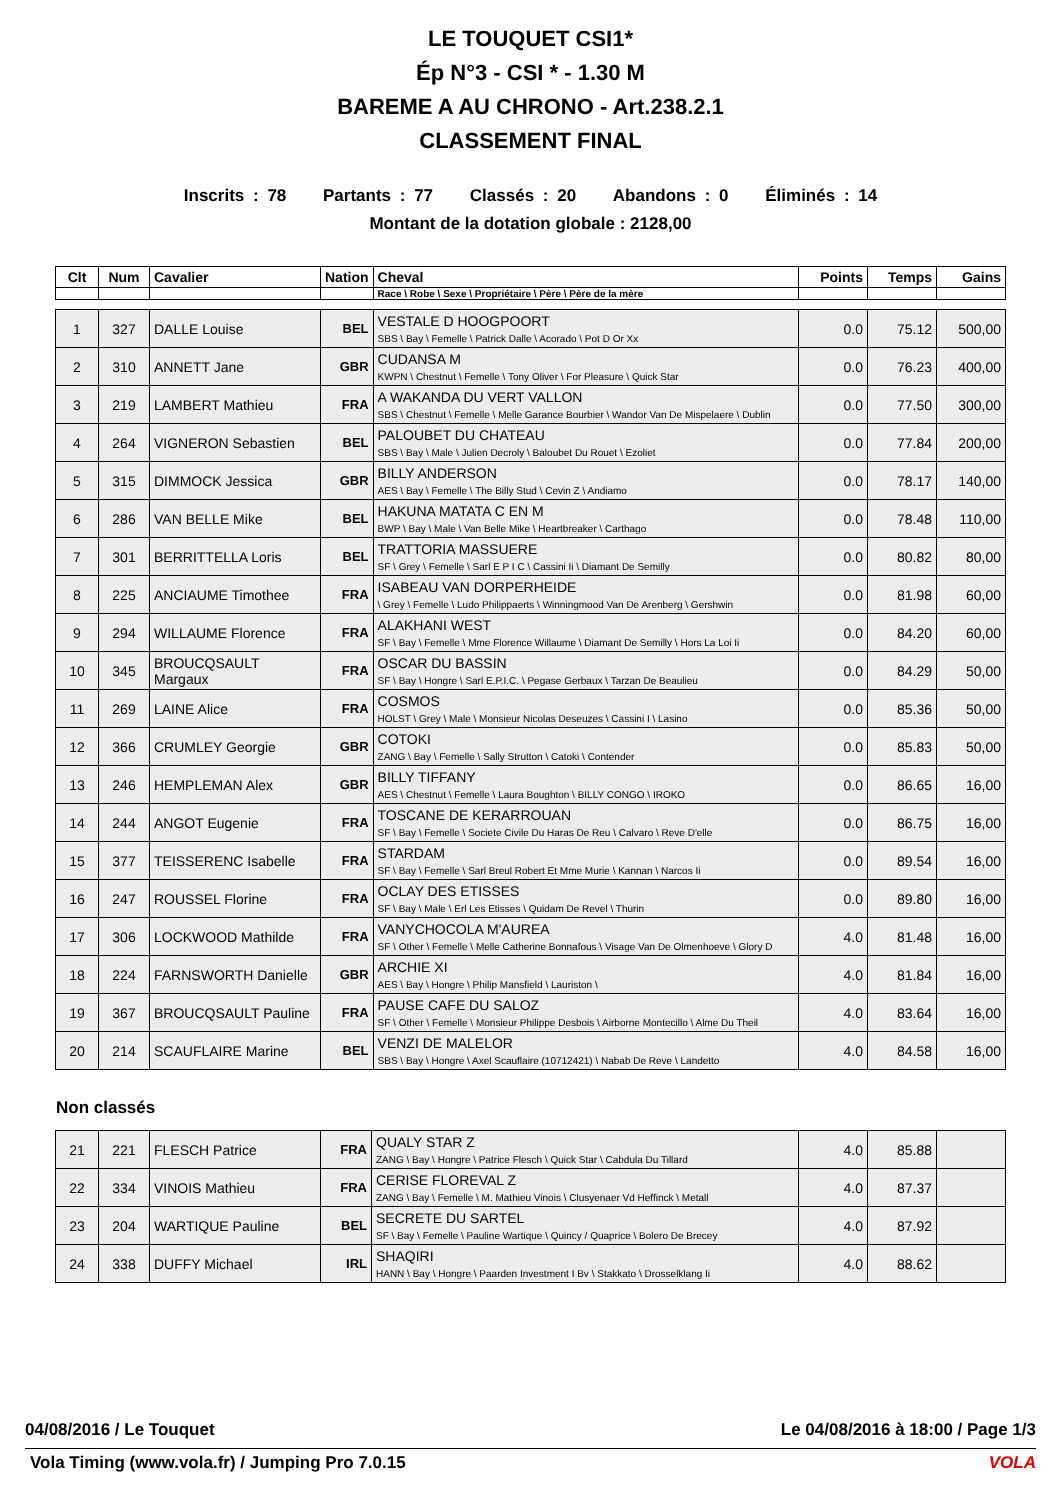LE TOUQUET CSI1*
Ép N°3 - CSI * - 1.30 M
BAREME A AU CHRONO - Art.238.2.1
CLASSEMENT FINAL
Inscrits : 78 Partants : 77 Classés : 20 Abandons : 0 Éliminés : 14
Montant de la dotation globale : 2128,00
| Clt | Num | Cavalier | Nation | Cheval | Points | Temps | Gains |
| --- | --- | --- | --- | --- | --- | --- | --- |
| | | | | Race \ Robe \ Sexe \ Propriétaire \ Père \ Père de la mère | | | |
| 1 | 327 | DALLE Louise | BEL | VESTALE D HOOGPOORT SBS \ Bay \ Femelle \ Patrick Dalle \ Acorado \ Pot D Or Xx | 0.0 | 75.12 | 500,00 |
| 2 | 310 | ANNETT Jane | GBR | CUDANSA M KWPN \ Chestnut \ Femelle \ Tony Oliver \ For Pleasure \ Quick Star | 0.0 | 76.23 | 400,00 |
| 3 | 219 | LAMBERT Mathieu | FRA | A WAKANDA DU VERT VALLON SBS \ Chestnut \ Femelle \ Melle Garance Bourbier \ Wandor Van De Mispelaere \ Dublin | 0.0 | 77.50 | 300,00 |
| 4 | 264 | VIGNERON Sebastien | BEL | PALOUBET DU CHATEAU SBS \ Bay \ Male \ Julien Decroly \ Baloubet Du Rouet \ Ezoliet | 0.0 | 77.84 | 200,00 |
| 5 | 315 | DIMMOCK Jessica | GBR | BILLY ANDERSON AES \ Bay \ Femelle \ The Billy Stud \ Cevin Z \ Andiamo | 0.0 | 78.17 | 140,00 |
| 6 | 286 | VAN BELLE Mike | BEL | HAKUNA MATATA C EN M BWP \ Bay \ Male \ Van Belle Mike \ Heartbreaker \ Carthago | 0.0 | 78.48 | 110,00 |
| 7 | 301 | BERRITTELLA Loris | BEL | TRATTORIA MASSUERE SF \ Grey \ Femelle \ Sarl E P I C \ Cassini Ii \ Diamant De Semilly | 0.0 | 80.82 | 80,00 |
| 8 | 225 | ANCIAUME Timothee | FRA | ISABEAU VAN DORPERHEIDE \ Grey \ Femelle \ Ludo Philippaerts \ Winningmood Van De Arenberg \ Gershwin | 0.0 | 81.98 | 60,00 |
| 9 | 294 | WILLAUME Florence | FRA | ALAKHANI WEST SF \ Bay \ Femelle \ Mme Florence Willaume \ Diamant De Semilly \ Hors La Loi Ii | 0.0 | 84.20 | 60,00 |
| 10 | 345 | BROUCQSAULT Margaux | FRA | OSCAR DU BASSIN SF \ Bay \ Hongre \ Sarl E.P.I.C. \ Pegase Gerbaux \ Tarzan De Beaulieu | 0.0 | 84.29 | 50,00 |
| 11 | 269 | LAINE Alice | FRA | COSMOS HOLST \ Grey \ Male \ Monsieur Nicolas Deseuzes \ Cassini I \ Lasino | 0.0 | 85.36 | 50,00 |
| 12 | 366 | CRUMLEY Georgie | GBR | COTOKI ZANG \ Bay \ Femelle \ Sally Strutton \ Catoki \ Contender | 0.0 | 85.83 | 50,00 |
| 13 | 246 | HEMPLEMAN Alex | GBR | BILLY TIFFANY AES \ Chestnut \ Femelle \ Laura Boughton \ BILLY CONGO \ IROKO | 0.0 | 86.65 | 16,00 |
| 14 | 244 | ANGOT Eugenie | FRA | TOSCANE DE KERARROUAN SF \ Bay \ Femelle \ Societe Civile Du Haras De Reu \ Calvaro \ Reve D'elle | 0.0 | 86.75 | 16,00 |
| 15 | 377 | TEISSERENC Isabelle | FRA | STARDAM SF \ Bay \ Femelle \ Sarl Breul Robert Et Mme Murie \ Kannan \ Narcos Ii | 0.0 | 89.54 | 16,00 |
| 16 | 247 | ROUSSEL Florine | FRA | OCLAY DES ETISSES SF \ Bay \ Male \ Erl Les Etisses \ Quidam De Revel \ Thurin | 0.0 | 89.80 | 16,00 |
| 17 | 306 | LOCKWOOD Mathilde | FRA | VANYCHOCOLA M'AUREA SF \ Other \ Femelle \ Melle Catherine Bonnafous \ Visage Van De Olmenhoeve \ Glory D | 4.0 | 81.48 | 16,00 |
| 18 | 224 | FARNSWORTH Danielle | GBR | ARCHIE XI AES \ Bay \ Hongre \ Philip Mansfield \ Lauriston \ | 4.0 | 81.84 | 16,00 |
| 19 | 367 | BROUCQSAULT Pauline | FRA | PAUSE CAFE DU SALOZ SF \ Other \ Femelle \ Monsieur Philippe Desbois \ Airborne Montecillo \ Alme Du Theil | 4.0 | 83.64 | 16,00 |
| 20 | 214 | SCAUFLAIRE Marine | BEL | VENZI DE MALELOR SBS \ Bay \ Hongre \ Axel Scauflaire (10712421) \ Nabab De Reve \ Landetto | 4.0 | 84.58 | 16,00 |
Non classés
| 21 | 221 | FLESCH Patrice | FRA | QUALY STAR Z ZANG \ Bay \ Hongre \ Patrice Flesch \ Quick Star \ Cabdula Du Tillard | 4.0 | 85.88 | |
| 22 | 334 | VINOIS Mathieu | FRA | CERISE FLOREVAL Z ZANG \ Bay \ Femelle \ M. Mathieu Vinois \ Clusyenaer Vd Heffinck \ Metall | 4.0 | 87.37 | |
| 23 | 204 | WARTIQUE Pauline | BEL | SECRETE DU SARTEL SF \ Bay \ Femelle \ Pauline Wartique \ Quincy / Quaprice \ Bolero De Brecey | 4.0 | 87.92 | |
| 24 | 338 | DUFFY Michael | IRL | SHAQIRI HANN \ Bay \ Hongre \ Paarden Investment I Bv \ Stakkato \ Drosselklang Ii | 4.0 | 88.62 | |
04/08/2016 / Le Touquet Le 04/08/2016 à 18:00 / Page 1/3
Vola Timing (www.vola.fr) / Jumping Pro 7.0.15 VOLA